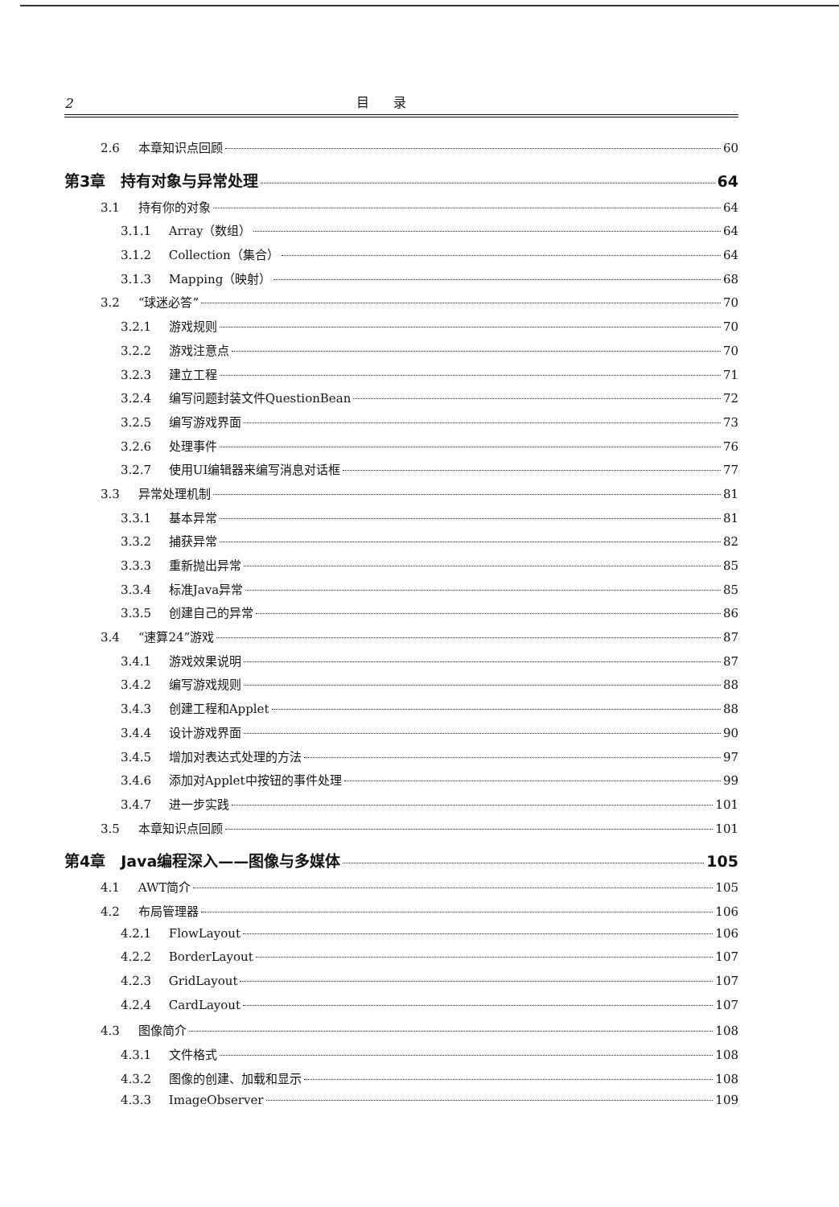2 目录
2.6 本章知识点回顾 60
第3章　持有对象与异常处理 64
3.1 持有你的对象 64
3.1.1 Array（数组） 64
3.1.2 Collection（集合） 64
3.1.3 Mapping（映射） 68
3.2 “球迷必答” 70
3.2.1 游戏规则 70
3.2.2 游戏注意点 70
3.2.3 建立工程 71
3.2.4 编写问题封装文件QuestionBean 72
3.2.5 编写游戏界面 73
3.2.6 处理事件 76
3.2.7 使用UI编辑器来编写消息对话框 77
3.3 异常处理机制 81
3.3.1 基本异常 81
3.3.2 捕获异常 82
3.3.3 重新抛出异常 85
3.3.4 标准Java异常 85
3.3.5 创建自己的异常 86
3.4 “速算24”游戏 87
3.4.1 游戏效果说明 87
3.4.2 编写游戏规则 88
3.4.3 创建工程和Applet 88
3.4.4 设计游戏界面 90
3.4.5 增加对表达式处理的方法 97
3.4.6 添加对Applet中按钮的事件处理 99
3.4.7 进一步实践 101
3.5 本章知识点回顾 101
第4章　Java编程深入——图像与多媒体 105
4.1 AWT简介 105
4.2 布局管理器 106
4.2.1 FlowLayout 106
4.2.2 BorderLayout 107
4.2.3 GridLayout 107
4.2.4 CardLayout 107
4.3 图像简介 108
4.3.1 文件格式 108
4.3.2 图像的创建、加载和显示 108
4.3.3 ImageObserver 109